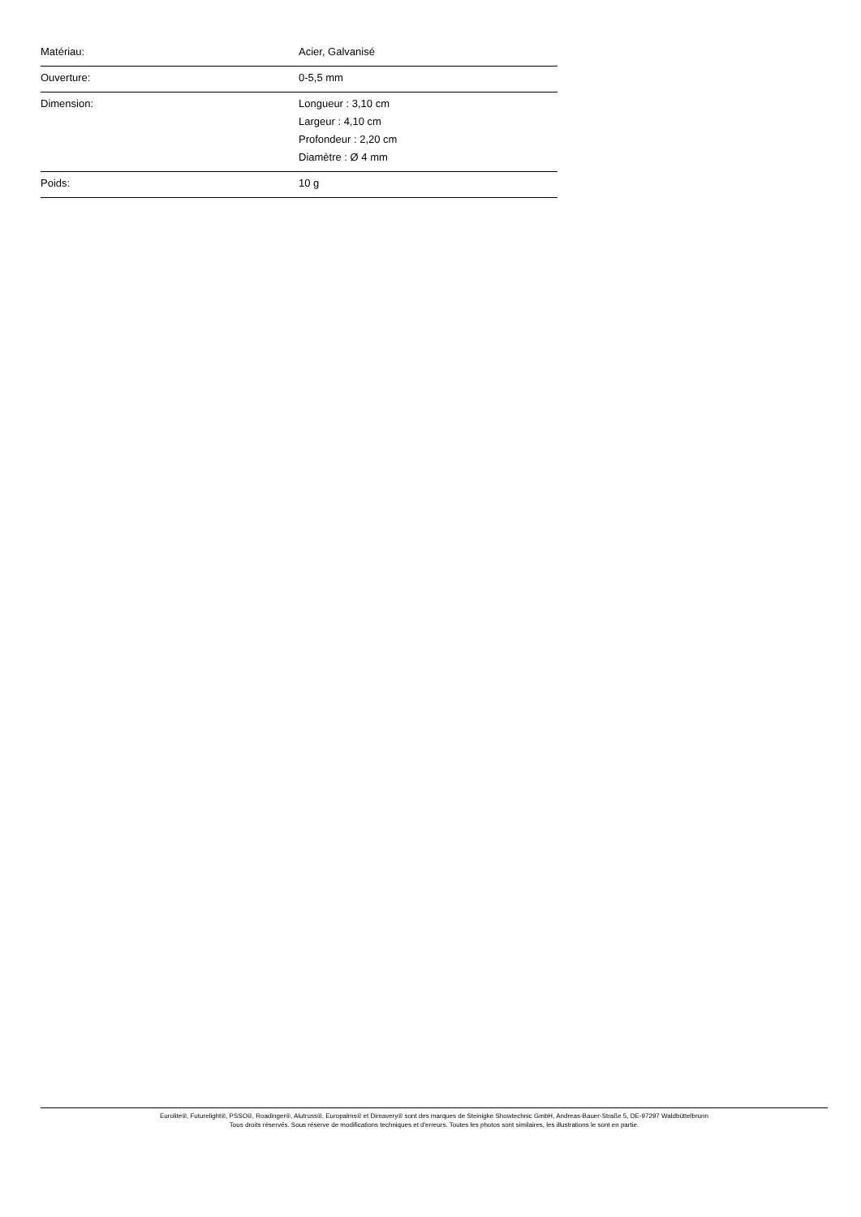| Matériau: | Acier, Galvanisé |
| Ouverture: | 0-5,5 mm |
| Dimension: | Longueur : 3,10 cm Largeur : 4,10 cm Profondeur : 2,20 cm Diamètre : Ø 4 mm |
| Poids: | 10 g |
Eurolite®, Futurelight®, PSSO®, Roadinger®, Alutruss®, Europalms® et Dimavery® sont des marques de Steinigke Showtechnic GmbH, Andreas-Bauer-Straße 5, DE-97297 Waldbüttelbrunn
Tous droits réservés. Sous réserve de modifications techniques et d'erreurs. Toutes les photos sont similaires, les illustrations le sont en partie.